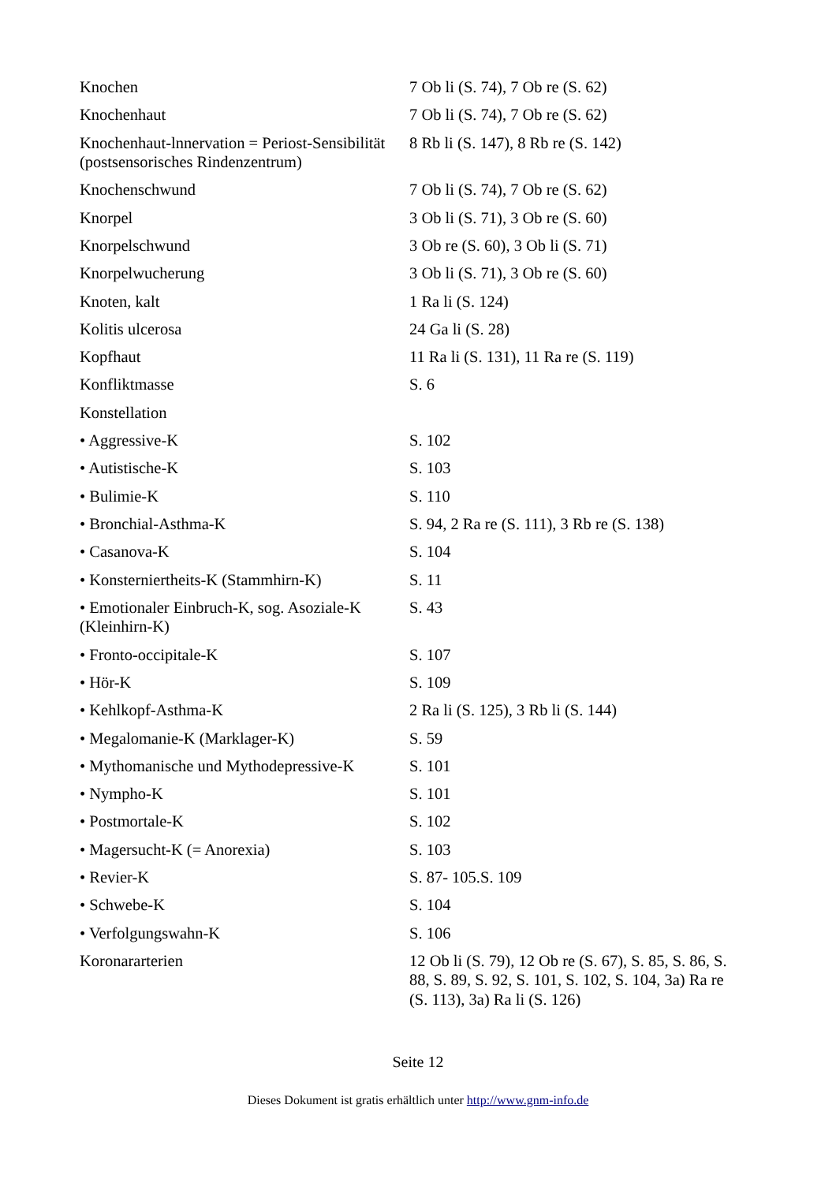| Knochen | 7 Ob li (S. 74), 7 Ob re (S. 62) |
| Knochenhaut | 7 Ob li (S. 74), 7 Ob re (S. 62) |
| Knochenhaut-lnnervation = Periost-Sensibilität (postsensorisches Rindenzentrum) | 8 Rb li (S. 147), 8 Rb re (S. 142) |
| Knochenschwund | 7 Ob li (S. 74), 7 Ob re (S. 62) |
| Knorpel | 3 Ob li (S. 71), 3 Ob re (S. 60) |
| Knorpelschwund | 3 Ob re (S. 60), 3 Ob li (S. 71) |
| Knorpelwucherung | 3 Ob li (S. 71), 3 Ob re (S. 60) |
| Knoten, kalt | 1 Ra li (S. 124) |
| Kolitis ulcerosa | 24 Ga li (S. 28) |
| Kopfhaut | 11 Ra li (S. 131), 11 Ra re (S. 119) |
| Konfliktmasse | S. 6 |
| Konstellation | |
| • Aggressive-K | S. 102 |
| • Autistische-K | S. 103 |
| • Bulimie-K | S. 110 |
| • Bronchial-Asthma-K | S. 94, 2 Ra re (S. 111), 3 Rb re (S. 138) |
| • Casanova-K | S. 104 |
| • Konsterniertheits-K (Stammhirn-K) | S. 11 |
| • Emotionaler Einbruch-K, sog. Asoziale-K (Kleinhirn-K) | S. 43 |
| • Fronto-occipitale-K | S. 107 |
| • Hör-K | S. 109 |
| • Kehlkopf-Asthma-K | 2 Ra li (S. 125), 3 Rb li (S. 144) |
| • Megalomanie-K (Marklager-K) | S. 59 |
| • Mythomanische und Mythodepressive-K | S. 101 |
| • Nympho-K | S. 101 |
| • Postmortale-K | S. 102 |
| • Magersucht-K (= Anorexia) | S. 103 |
| • Revier-K | S. 87- 105.S. 109 |
| • Schwebe-K | S. 104 |
| • Verfolgungswahn-K | S. 106 |
| Koronararterien | 12 Ob li (S. 79), 12 Ob re (S. 67), S. 85, S. 86, S. 88, S. 89, S. 92, S. 101, S. 102, S. 104, 3a) Ra re (S. 113), 3a) Ra li (S. 126) |
Seite 12
Dieses Dokument ist gratis erhältlich unter http://www.gnm-info.de